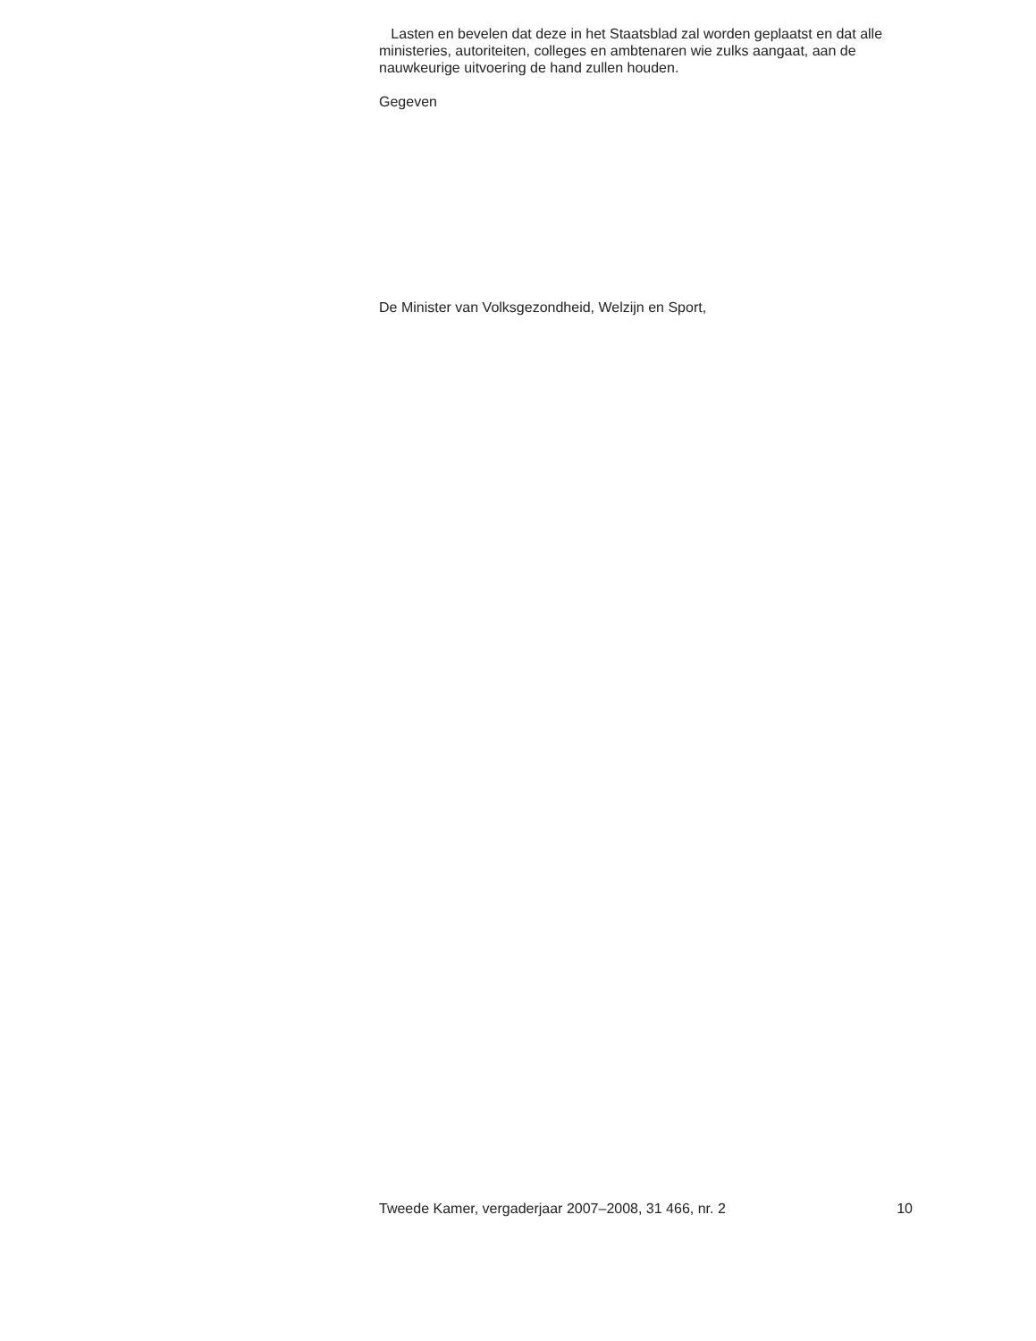Lasten en bevelen dat deze in het Staatsblad zal worden geplaatst en dat alle ministeries, autoriteiten, colleges en ambtenaren wie zulks aangaat, aan de nauwkeurige uitvoering de hand zullen houden.
Gegeven
De Minister van Volksgezondheid, Welzijn en Sport,
Tweede Kamer, vergaderjaar 2007–2008, 31 466, nr. 2 10